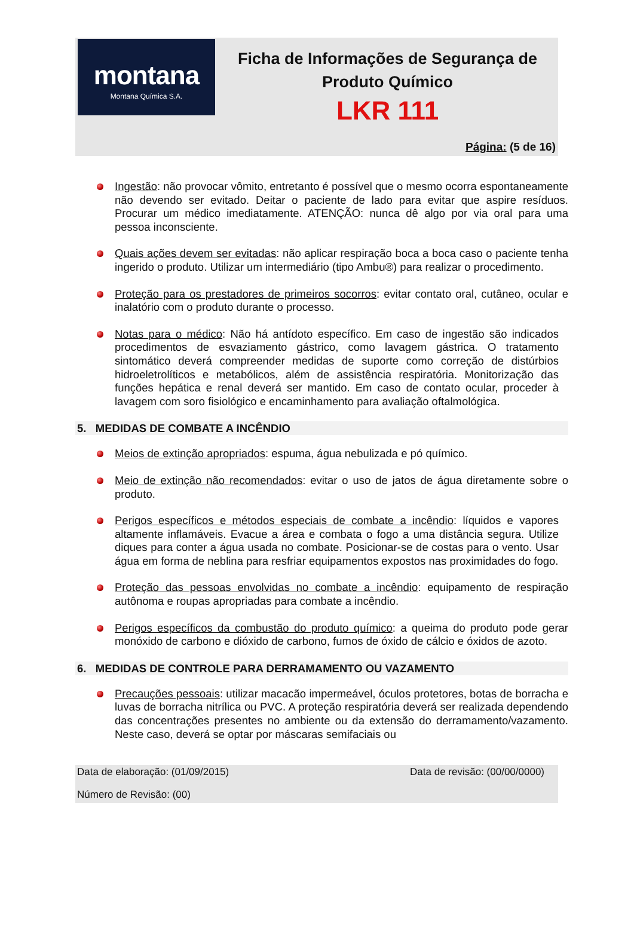montana
Montana Química S.A.
Ficha de Informações de Segurança de Produto Químico
LKR 111
Página: (5 de 16)
Ingestão: não provocar vômito, entretanto é possível que o mesmo ocorra espontaneamente não devendo ser evitado. Deitar o paciente de lado para evitar que aspire resíduos. Procurar um médico imediatamente. ATENÇÃO: nunca dê algo por via oral para uma pessoa inconsciente.
Quais ações devem ser evitadas: não aplicar respiração boca a boca caso o paciente tenha ingerido o produto. Utilizar um intermediário (tipo Ambu®) para realizar o procedimento.
Proteção para os prestadores de primeiros socorros: evitar contato oral, cutâneo, ocular e inalatório com o produto durante o processo.
Notas para o médico: Não há antídoto específico. Em caso de ingestão são indicados procedimentos de esvaziamento gástrico, como lavagem gástrica. O tratamento sintomático deverá compreender medidas de suporte como correção de distúrbios hidroeletrolíticos e metabólicos, além de assistência respiratória. Monitorização das funções hepática e renal deverá ser mantido. Em caso de contato ocular, proceder à lavagem com soro fisiológico e encaminhamento para avaliação oftalmológica.
5. MEDIDAS DE COMBATE A INCÊNDIO
Meios de extinção apropriados: espuma, água nebulizada e pó químico.
Meio de extinção não recomendados: evitar o uso de jatos de água diretamente sobre o produto.
Perigos específicos e métodos especiais de combate a incêndio: líquidos e vapores altamente inflamáveis. Evacue a área e combata o fogo a uma distância segura. Utilize diques para conter a água usada no combate. Posicionar-se de costas para o vento. Usar água em forma de neblina para resfriar equipamentos expostos nas proximidades do fogo.
Proteção das pessoas envolvidas no combate a incêndio: equipamento de respiração autônoma e roupas apropriadas para combate a incêndio.
Perigos específicos da combustão do produto químico: a queima do produto pode gerar monóxido de carbono e dióxido de carbono, fumos de óxido de cálcio e óxidos de azoto.
6. MEDIDAS DE CONTROLE PARA DERRAMAMENTO OU VAZAMENTO
Precauções pessoais: utilizar macacão impermeável, óculos protetores, botas de borracha e luvas de borracha nitrílica ou PVC. A proteção respiratória deverá ser realizada dependendo das concentrações presentes no ambiente ou da extensão do derramamento/vazamento. Neste caso, deverá se optar por máscaras semifaciais ou
Data de elaboração: (01/09/2015) Data de revisão: (00/00/0000)
Número de Revisão: (00)